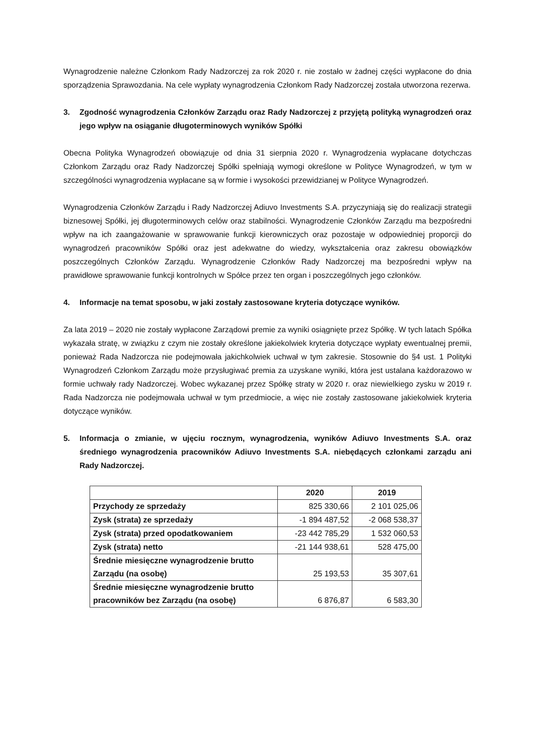Wynagrodzenie należne Członkom Rady Nadzorczej za rok 2020 r. nie zostało w żadnej części wypłacone do dnia sporządzenia Sprawozdania. Na cele wypłaty wynagrodzenia Członkom Rady Nadzorczej została utworzona rezerwa.
3. Zgodność wynagrodzenia Członków Zarządu oraz Rady Nadzorczej z przyjętą polityką wynagrodzeń oraz jego wpływ na osiąganie długoterminowych wyników Spółki
Obecna Polityka Wynagrodzeń obowiązuje od dnia 31 sierpnia 2020 r. Wynagrodzenia wypłacane dotychczas Członkom Zarządu oraz Rady Nadzorczej Spółki spełniają wymogi określone w Polityce Wynagrodzeń, w tym w szczególności wynagrodzenia wypłacane są w formie i wysokości przewidzianej w Polityce Wynagrodzeń.
Wynagrodzenia Członków Zarządu i Rady Nadzorczej Adiuvo Investments S.A. przyczyniają się do realizacji strategii biznesowej Spółki, jej długoterminowych celów oraz stabilności. Wynagrodzenie Członków Zarządu ma bezpośredni wpływ na ich zaangażowanie w sprawowanie funkcji kierowniczych oraz pozostaje w odpowiedniej proporcji do wynagrodzeń pracowników Spółki oraz jest adekwatne do wiedzy, wykształcenia oraz zakresu obowiązków poszczególnych Członków Zarządu. Wynagrodzenie Członków Rady Nadzorczej ma bezpośredni wpływ na prawidłowe sprawowanie funkcji kontrolnych w Spółce przez ten organ i poszczególnych jego członków.
4. Informacje na temat sposobu, w jaki zostały zastosowane kryteria dotyczące wyników.
Za lata 2019 – 2020 nie zostały wypłacone Zarządowi premie za wyniki osiągnięte przez Spółkę. W tych latach Spółka wykazała stratę, w związku z czym nie zostały określone jakiekolwiek kryteria dotyczące wypłaty ewentualnej premii, ponieważ Rada Nadzorcza nie podejmowała jakichkolwiek uchwał w tym zakresie. Stosownie do §4 ust. 1 Polityki Wynagrodzeń Członkom Zarządu może przysługiwać premia za uzyskane wyniki, która jest ustalana każdorazowo w formie uchwały rady Nadzorczej. Wobec wykazanej przez Spółkę straty w 2020 r. oraz niewielkiego zysku w 2019 r. Rada Nadzorcza nie podejmowała uchwał w tym przedmiocie, a więc nie zostały zastosowane jakiekolwiek kryteria dotyczące wyników.
5. Informacja o zmianie, w ujęciu rocznym, wynagrodzenia, wyników Adiuvo Investments S.A. oraz średniego wynagrodzenia pracowników Adiuvo Investments S.A. niebędących członkami zarządu ani Rady Nadzorczej.
| | 2020 | 2019 |
| --- | --- | --- |
| Przychody ze sprzedaży | 825 330,66 | 2 101 025,06 |
| Zysk (strata) ze sprzedaży | -1 894 487,52 | -2 068 538,37 |
| Zysk (strata) przed opodatkowaniem | -23 442 785,29 | 1 532 060,53 |
| Zysk (strata) netto | -21 144 938,61 | 528 475,00 |
| Średnie miesięczne wynagrodzenie brutto Zarządu (na osobę) | 25 193,53 | 35 307,61 |
| Średnie miesięczne wynagrodzenie brutto pracowników bez Zarządu (na osobę) | 6 876,87 | 6 583,30 |